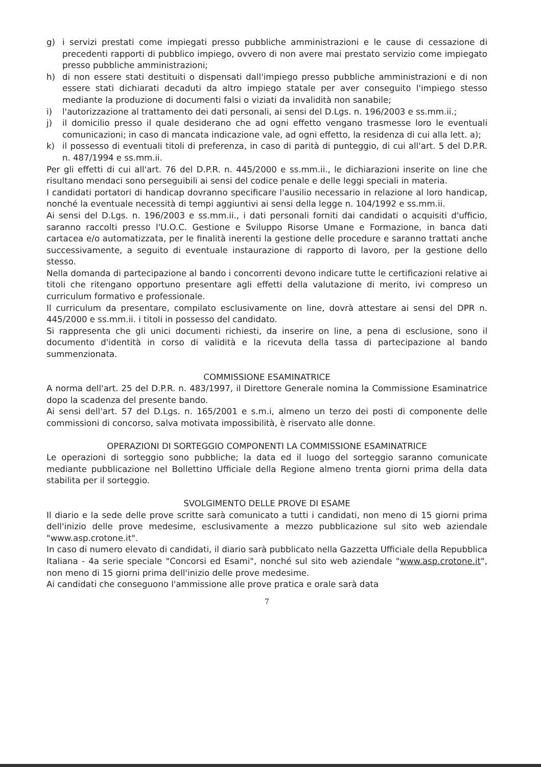g) i servizi prestati come impiegati presso pubbliche amministrazioni e le cause di cessazione di precedenti rapporti di pubblico impiego, ovvero di non avere mai prestato servizio come impiegato presso pubbliche amministrazioni;
h) di non essere stati destituiti o dispensati dall'impiego presso pubbliche amministrazioni e di non essere stati dichiarati decaduti da altro impiego statale per aver conseguito l'impiego stesso mediante la produzione di documenti falsi o viziati da invalidità non sanabile;
i) l'autorizzazione al trattamento dei dati personali, ai sensi del D.Lgs. n. 196/2003 e ss.mm.ii.;
j) il domicilio presso il quale desiderano che ad ogni effetto vengano trasmesse loro le eventuali comunicazioni; in caso di mancata indicazione vale, ad ogni effetto, la residenza di cui alla lett. a);
k) il possesso di eventuali titoli di preferenza, in caso di parità di punteggio, di cui all'art. 5 del D.P.R. n. 487/1994 e ss.mm.ii.
Per gli effetti di cui all'art. 76 del D.P.R. n. 445/2000 e ss.mm.ii., le dichiarazioni inserite on line che risultano mendaci sono perseguibili ai sensi del codice penale e delle leggi speciali in materia.
I candidati portatori di handicap dovranno specificare l'ausilio necessario in relazione al loro handicap, nonché la eventuale necessità di tempi aggiuntivi ai sensi della legge n. 104/1992 e ss.mm.ii.
Ai sensi del D.Lgs. n. 196/2003 e ss.mm.ii., i dati personali forniti dai candidati o acquisiti d'ufficio, saranno raccolti presso l'U.O.C. Gestione e Sviluppo Risorse Umane e Formazione, in banca dati cartacea e/o automatizzata, per le finalità inerenti la gestione delle procedure e saranno trattati anche successivamente, a seguito di eventuale instaurazione di rapporto di lavoro, per la gestione dello stesso.
Nella domanda di partecipazione al bando i concorrenti devono indicare tutte le certificazioni relative ai titoli che ritengano opportuno presentare agli effetti della valutazione di merito, ivi compreso un curriculum formativo e professionale.
Il curriculum da presentare, compilato esclusivamente on line, dovrà attestare ai sensi del DPR n. 445/2000 e ss.mm.ii. i titoli in possesso del candidato.
Si rappresenta che gli unici documenti richiesti, da inserire on line, a pena di esclusione, sono il documento d'identità in corso di validità e la ricevuta della tassa di partecipazione al bando summenzionata.
COMMISSIONE ESAMINATRICE
A norma dell'art. 25 del D.P.R. n. 483/1997, il Direttore Generale nomina la Commissione Esaminatrice dopo la scadenza del presente bando.
Ai sensi dell'art. 57 del D.Lgs. n. 165/2001 e s.m.i, almeno un terzo dei posti di componente delle commissioni di concorso, salva motivata impossibilità, è riservato alle donne.
OPERAZIONI DI SORTEGGIO COMPONENTI LA COMMISSIONE ESAMINATRICE
Le operazioni di sorteggio sono pubbliche; la data ed il luogo del sorteggio saranno comunicate mediante pubblicazione nel Bollettino Ufficiale della Regione almeno trenta giorni prima della data stabilita per il sorteggio.
SVOLGIMENTO DELLE PROVE DI ESAME
Il diario e la sede delle prove scritte sarà comunicato a tutti i candidati, non meno di 15 giorni prima dell'inizio delle prove medesime, esclusivamente a mezzo pubblicazione sul sito web aziendale "www.asp.crotone.it".
In caso di numero elevato di candidati, il diario sarà pubblicato nella Gazzetta Ufficiale della Repubblica Italiana - 4a serie speciale "Concorsi ed Esami", nonché sul sito web aziendale "www.asp.crotone.it", non meno di 15 giorni prima dell'inizio delle prove medesime.
Ai candidati che conseguono l'ammissione alle prove pratica e orale sarà data
7